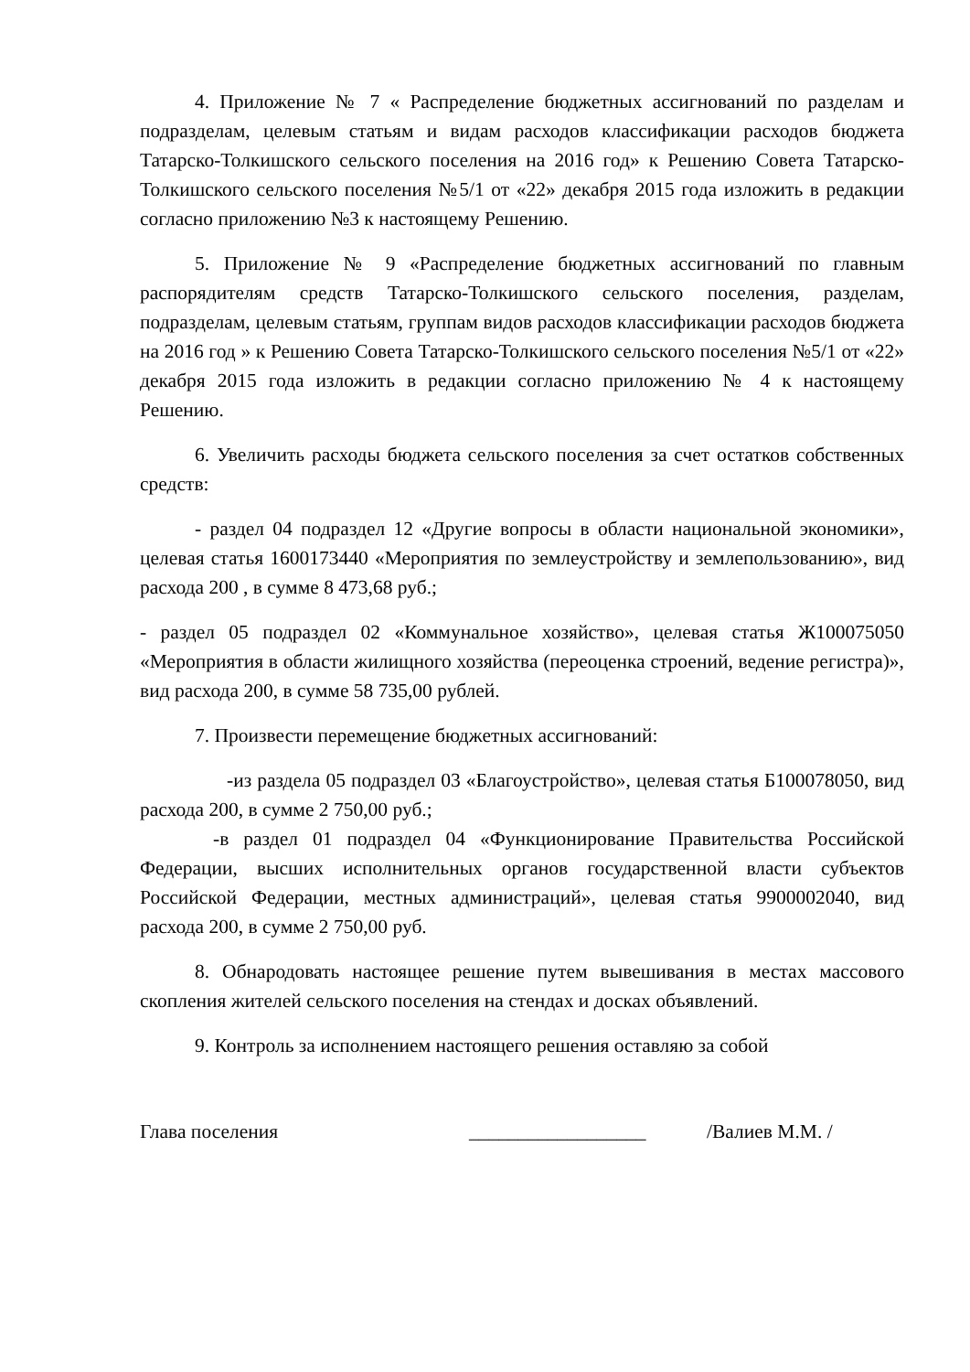4. Приложение № 7 « Распределение бюджетных ассигнований по разделам и подразделам, целевым статьям и видам расходов классификации расходов бюджета Татарско-Толкишского сельского поселения на 2016 год» к Решению Совета Татарско-Толкишского сельского поселения №5/1 от «22» декабря 2015 года изложить в редакции согласно приложению №3 к настоящему Решению.
5. Приложение № 9 «Распределение бюджетных ассигнований по главным распорядителям средств Татарско-Толкишского сельского поселения, разделам, подразделам, целевым статьям, группам видов расходов классификации расходов бюджета на 2016 год » к Решению Совета Татарско-Толкишского сельского поселения №5/1 от «22» декабря 2015 года изложить в редакции согласно приложению № 4 к настоящему Решению.
6. Увеличить расходы бюджета сельского поселения за счет остатков собственных средств:
- раздел 04 подраздел 12 «Другие вопросы в области национальной экономики», целевая статья 1600173440 «Мероприятия по землеустройству и землепользованию», вид расхода 200 , в сумме 8 473,68 руб.;
- раздел 05 подраздел 02 «Коммунальное хозяйство», целевая статья Ж100075050 «Мероприятия в области жилищного хозяйства (переоценка строений, ведение регистра)», вид расхода 200, в сумме 58 735,00 рублей.
7. Произвести перемещение бюджетных ассигнований:
-из раздела 05 подраздел 03 «Благоустройство», целевая статья Б100078050, вид расхода 200, в сумме 2 750,00 руб.;
-в раздел 01 подраздел 04 «Функционирование Правительства Российской Федерации, высших исполнительных органов государственной власти субъектов Российской Федерации, местных администраций», целевая статья 9900002040, вид расхода 200, в сумме 2 750,00 руб.
8. Обнародовать настоящее решение путем вывешивания в местах массового скопления жителей сельского поселения на стендах и досках объявлений.
9. Контроль за исполнением настоящего решения оставляю за собой
Глава поселения __________________ /Валиев М.М. /